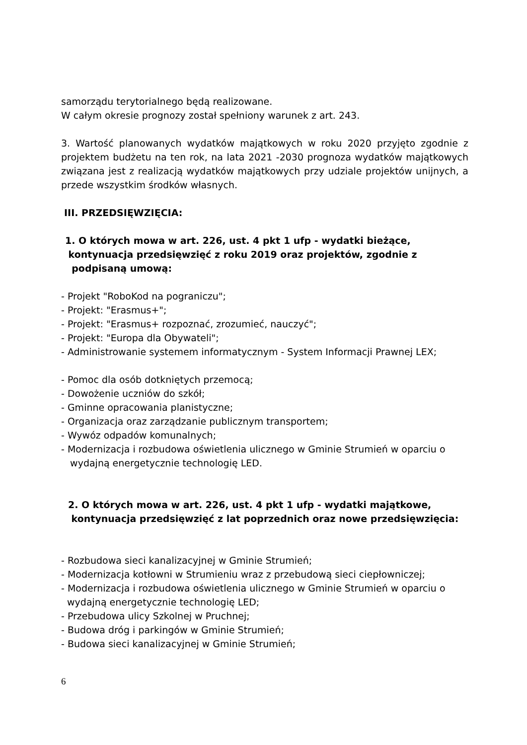samorządu terytorialnego będą realizowane.
W całym okresie prognozy został spełniony warunek z art. 243.
3. Wartość planowanych wydatków majątkowych w roku 2020 przyjęto zgodnie z projektem budżetu na ten rok, na lata 2021 -2030 prognoza wydatków majątkowych związana jest z realizacją wydatków majątkowych przy udziale projektów unijnych, a przede wszystkim środków własnych.
III. PRZEDSIĘWZIĘCIA:
1. O których mowa w art. 226, ust. 4 pkt 1 ufp - wydatki bieżące,
kontynuacja przedsięwzięć z roku 2019 oraz projektów, zgodnie z
podpisaną umową:
- Projekt "RoboKod na pograniczu";
- Projekt: "Erasmus+";
- Projekt: "Erasmus+ rozpoznać, zrozumieć, nauczyć";
- Projekt: "Europa dla Obywateli";
- Administrowanie systemem informatycznym - System Informacji Prawnej LEX;
- Pomoc dla osób dotkniętych przemocą;
- Dowożenie uczniów do szkół;
- Gminne opracowania planistyczne;
- Organizacja oraz zarządzanie publicznym transportem;
- Wywóz odpadów komunalnych;
- Modernizacja i rozbudowa oświetlenia ulicznego w Gminie Strumień w oparciu o
wydajną energetycznie technologię LED.
2. O których mowa w art. 226, ust. 4 pkt 1 ufp - wydatki majątkowe,
kontynuacja przedsięwzięć z lat poprzednich oraz nowe przedsięwzięcia:
- Rozbudowa sieci kanalizacyjnej w Gminie Strumień;
- Modernizacja kotłowni w Strumieniu wraz z przebudową sieci ciepłowniczej;
- Modernizacja i rozbudowa oświetlenia ulicznego w Gminie Strumień w oparciu o
wydajną energetycznie technologię LED;
- Przebudowa ulicy Szkolnej w Pruchnej;
- Budowa dróg i parkingów w Gminie Strumień;
- Budowa sieci kanalizacyjnej w Gminie Strumień;
6